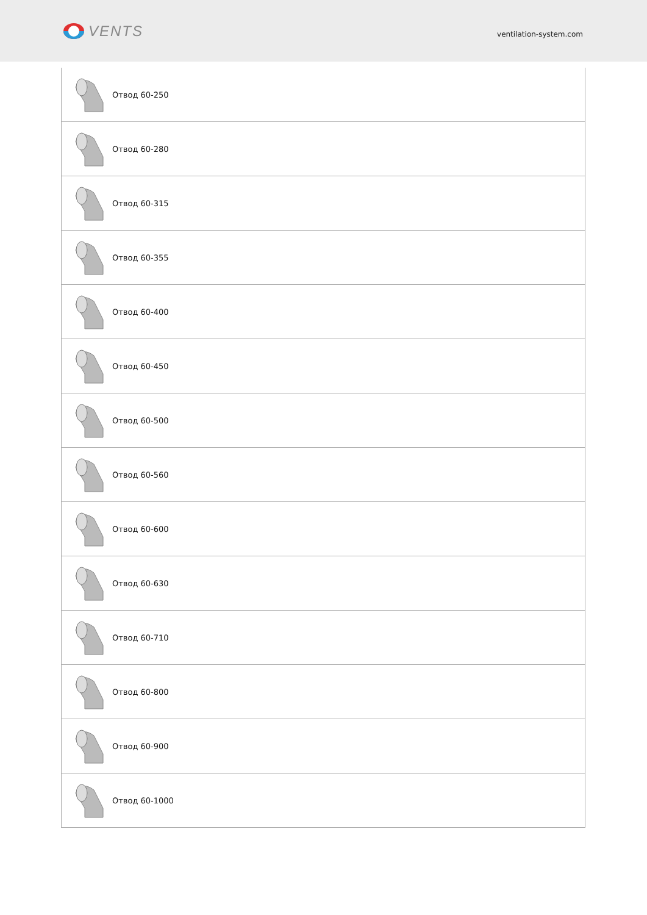VENTS
ventilation-system.com
| Отвод 60-250 |
| Отвод 60-280 |
| Отвод 60-315 |
| Отвод 60-355 |
| Отвод 60-400 |
| Отвод 60-450 |
| Отвод 60-500 |
| Отвод 60-560 |
| Отвод 60-600 |
| Отвод 60-630 |
| Отвод 60-710 |
| Отвод 60-800 |
| Отвод 60-900 |
| Отвод 60-1000 |